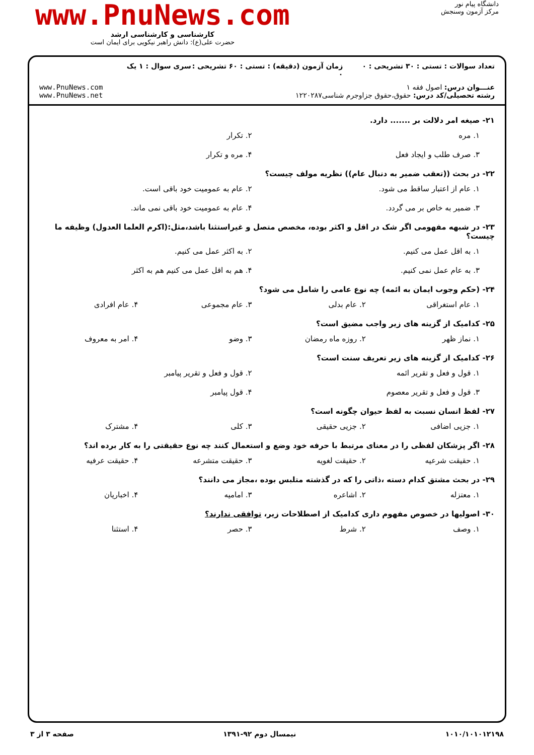دانشگاه پیام نور
مرکز آزمون وسنجش
www.PnuNews.com
کارشناسی و کارشناسی ارشد
حضرت علی(ع): دانش راهبر نیکویی برای ایمان است
تعداد سوالات : تستی : ۳۰ تشریحی : ۰ زمان آزمون (دقیقه) : تستی : ۶۰ تشریحی : ۰ سری سوال : ۱ یک
عنـــوان درس: اصول فقه ۱
رشته تحصیلی/کد درس: حقوق،حقوق جزاوجرم شناسی۱۲۲۰۲۸۷
www.PnuNews.com
www.PnuNews.net
۲۱- صیغه امر دلالت بر ....... دارد.
۱. مره
۲. تکرار
۳. صرف طلب و ایجاد فعل
۴. مره و تکرار
۲۲- در بحث ((تعقب ضمیر به دنبال عام)) نظریه مولف چیست؟
۱. عام از اعتبار ساقط می شود.
۲. عام به عمومیت خود باقی است.
۳. ضمیر به خاص بر می گردد.
۴. عام به عمومیت خود باقی نمی ماند.
۲۳- در شبهه مفهومی اگر شک در اقل و اکثر بوده، مخصص متصل و غیراستثنا باشد،مثل:(اکرم العلما العدول) وظیفه ما چیست؟
۱. به اقل عمل می کنیم.
۲. به اکثر عمل می کنیم.
۳. به عام عمل نمی کنیم.
۴. هم به اقل عمل می کنیم هم به اکثر
۲۴- (حکم وجوب ایمان به ائمه) چه نوع عامی را شامل می شود؟
۱. عام استغراقی
۲. عام بدلی
۳. عام مجموعی
۴. عام افرادی
۲۵- کدامیک از گزینه های زیر واجب مضیق است؟
۱. نماز ظهر
۲. روزه ماه رمضان
۳. وضو
۴. امر به معروف
۲۶- کدامیک از گزینه های زیر تعریف سنت است؟
۱. قول و فعل و تقریر ائمه
۲. قول و فعل و تقریر پیامبر
۳. قول و فعل و تقریر معصوم
۴. قول پیامبر
۲۷- لفظ انسان نسبت به لفظ حیوان چگونه است؟
۱. جزیی اضافی
۲. جزیی حقیقی
۳. کلی
۴. مشترک
۲۸- اگر پزشکان لفظی را در معنای مرتبط با حرفه خود وضع و استعمال کنند چه نوع حقیقتی را به کار برده اند؟
۱. حقیقت شرعیه
۲. حقیقت لغویه
۳. حقیقت متشرعه
۴. حقیقت عرفیه
۲۹- در بحث مشتق کدام دسته ،ذاتی را که در گذشته متلبس بوده ،مجاز می دانند؟
۱. معتزله
۲. اشاعره
۳. امامیه
۴. اخباریان
۳۰- اصولیها در خصوص مفهوم داری کدامیک از اصطلاحات زیر، توافقی ندارند؟
۱. وصف
۲. شرط
۳. حصر
۴. استثنا
۱۰۱۰/۱۰۱۰۱۲۱۹۸ نیمسال دوم ۹۲-۱۳۹۱ صفحه ۳ از ۳